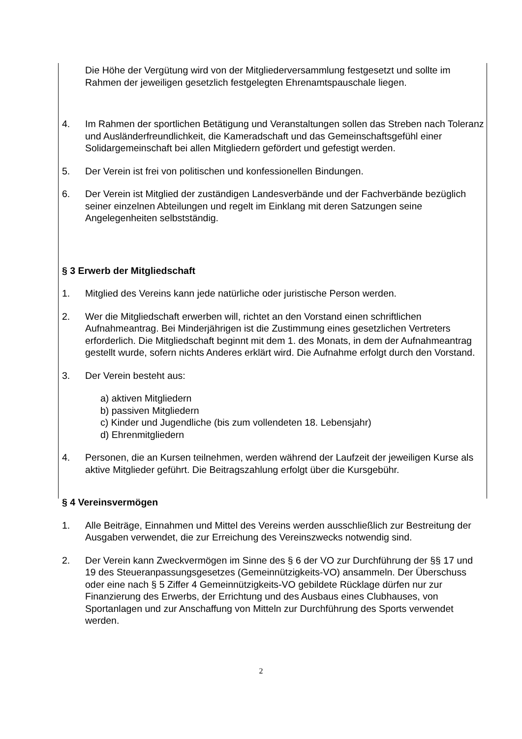Die Höhe der Vergütung wird von der Mitgliederversammlung festgesetzt und sollte im Rahmen der jeweiligen gesetzlich festgelegten Ehrenamtspauschale liegen.
4. Im Rahmen der sportlichen Betätigung und Veranstaltungen sollen das Streben nach Toleranz und Ausländerfreundlichkeit, die Kameradschaft und das Gemeinschaftsgefühl einer Solidargemeinschaft bei allen Mitgliedern gefördert und gefestigt werden.
5. Der Verein ist frei von politischen und konfessionellen Bindungen.
6. Der Verein ist Mitglied der zuständigen Landesverbände und der Fachverbände bezüglich seiner einzelnen Abteilungen und regelt im Einklang mit deren Satzungen seine Angelegenheiten selbstständig.
§ 3 Erwerb der Mitgliedschaft
1. Mitglied des Vereins kann jede natürliche oder juristische Person werden.
2. Wer die Mitgliedschaft erwerben will, richtet an den Vorstand einen schriftlichen Aufnahmeantrag. Bei Minderjährigen ist die Zustimmung eines gesetzlichen Vertreters erforderlich. Die Mitgliedschaft beginnt mit dem 1. des Monats, in dem der Aufnahmeantrag gestellt wurde, sofern nichts Anderes erklärt wird. Die Aufnahme erfolgt durch den Vorstand.
3. Der Verein besteht aus:
a) aktiven Mitgliedern
b) passiven Mitgliedern
c) Kinder und Jugendliche (bis zum vollendeten 18. Lebensjahr)
d) Ehrenmitgliedern
4. Personen, die an Kursen teilnehmen, werden während der Laufzeit der jeweiligen Kurse als aktive Mitglieder geführt. Die Beitragszahlung erfolgt über die Kursgebühr.
§ 4 Vereinsvermögen
1. Alle Beiträge, Einnahmen und Mittel des Vereins werden ausschließlich zur Bestreitung der Ausgaben verwendet, die zur Erreichung des Vereinszwecks notwendig sind.
2. Der Verein kann Zweckvermögen im Sinne des § 6 der VO zur Durchführung der §§ 17 und 19 des Steueranpassungsgesetzes (Gemeinnützigkeits-VO) ansammeln. Der Überschuss oder eine nach § 5 Ziffer 4 Gemeinnützigkeits-VO gebildete Rücklage dürfen nur zur Finanzierung des Erwerbs, der Errichtung und des Ausbaus eines Clubhauses, von Sportanlagen und zur Anschaffung von Mitteln zur Durchführung des Sports verwendet werden.
2